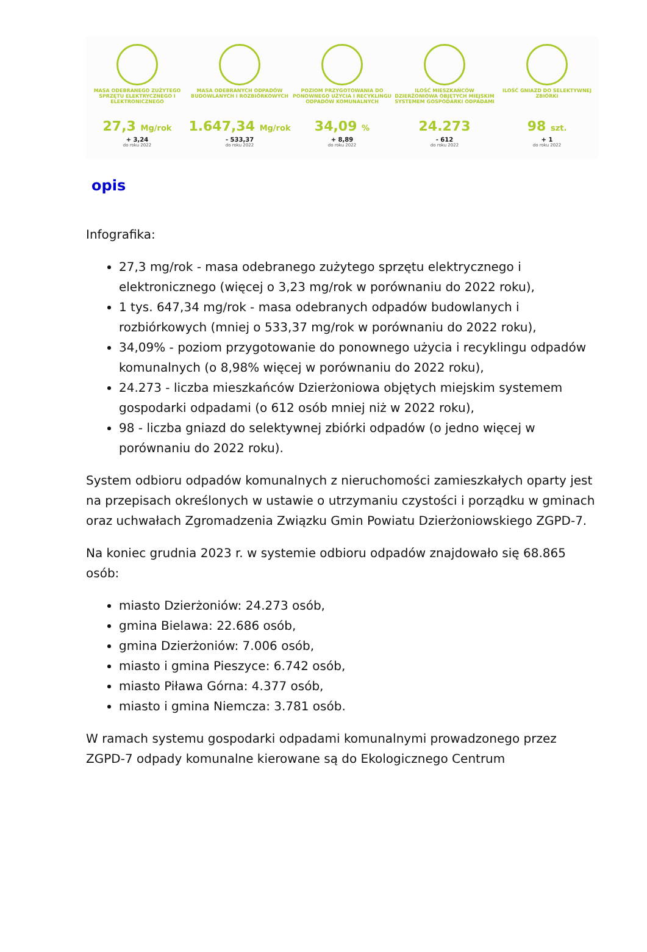MASA ODEBRANEGO ZUŻYTEGO SPRZĘTU ELEKTRYCZNEGO I ELEKTRONICZNEGO
27,3 Mg/rok
+ 3,24
do roku 2022
MASA ODEBRANYCH ODPADÓW BUDOWLANYCH I ROZBIÓRKOWYCH
1.647,34 Mg/rok
- 533,37
do roku 2022
POZIOM PRZYGOTOWANIA DO PONOWNEGO UŻYCIA I RECYKLINGU ODPADÓW KOMUNALNYCH
34,09 %
+ 8,89
do roku 2022
ILOŚĆ MIESZKAŃCÓW DZIERŻONIOWA OBJĘTYCH MIEJSKIM SYSTEMEM GOSPODARKI ODPADAMI
24.273
- 612
do roku 2022
ILOŚĆ GNIAZD DO SELEKTYWNEJ ZBIÓRKI
98 szt.
+ 1
do roku 2022
opis
Infografika:
27,3 mg/rok - masa odebranego zużytego sprzętu elektrycznego i elektronicznego (więcej o 3,23 mg/rok w porównaniu do 2022 roku),
1 tys. 647,34 mg/rok - masa odebranych odpadów budowlanych i rozbiórkowych (mniej o 533,37 mg/rok w porównaniu do 2022 roku),
34,09% - poziom przygotowanie do ponownego użycia i recyklingu odpadów komunalnych (o 8,98% więcej w porównaniu do 2022 roku),
24.273 - liczba mieszkańców Dzierżoniowa objętych miejskim systemem gospodarki odpadami (o 612 osób mniej niż w 2022 roku),
98 - liczba gniazd do selektywnej zbiórki odpadów (o jedno więcej w porównaniu do 2022 roku).
System odbioru odpadów komunalnych z nieruchomości zamieszkałych oparty jest na przepisach określonych w ustawie o utrzymaniu czystości i porządku w gminach oraz uchwałach Zgromadzenia Związku Gmin Powiatu Dzierżoniowskiego ZGPD-7.
Na koniec grudnia 2023 r. w systemie odbioru odpadów znajdowało się 68.865 osób:
miasto Dzierżoniów: 24.273 osób,
gmina Bielawa: 22.686 osób,
gmina Dzierżoniów: 7.006 osób,
miasto i gmina Pieszyce: 6.742 osób,
miasto Piława Górna: 4.377 osób,
miasto i gmina Niemcza: 3.781 osób.
W ramach systemu gospodarki odpadami komunalnymi prowadzonego przez ZGPD-7 odpady komunalne kierowane są do Ekologicznego Centrum